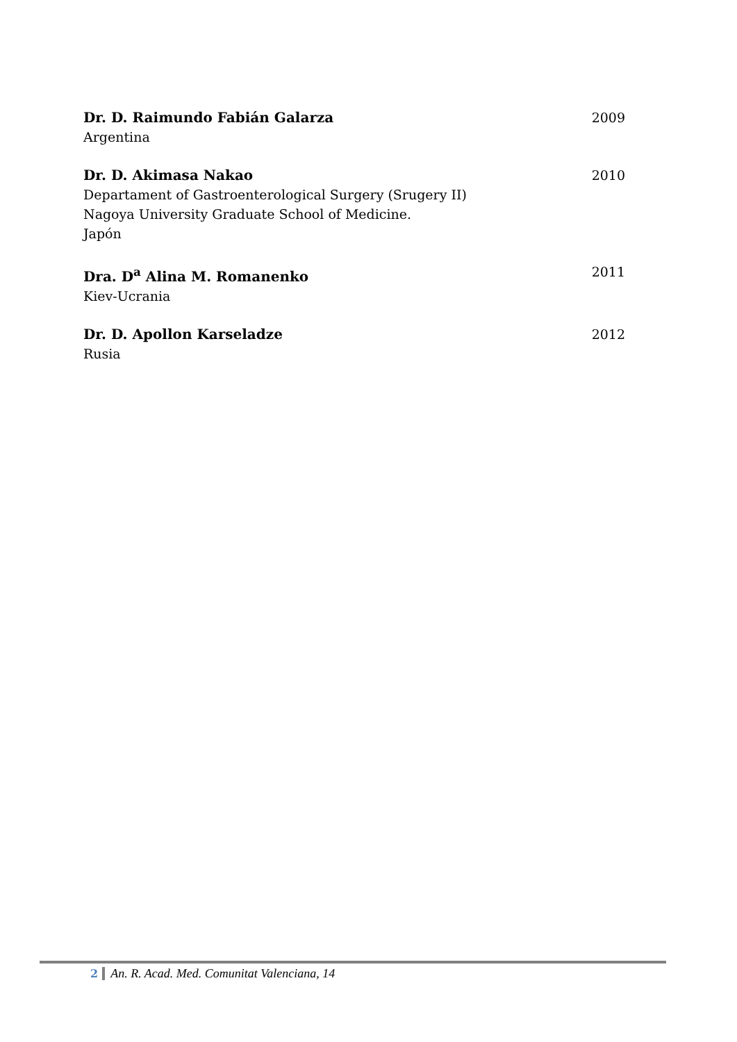Dr. D. Raimundo Fabián Galarza
Argentina
2009
Dr. D. Akimasa Nakao
Departament of Gastroenterological Surgery (Srugery II)
Nagoya University Graduate School of Medicine.
Japón
2010
Dra. D<sup>a</sup> Alina M. Romanenko
Kiev-Ucrania
2011
Dr. D. Apollon Karseladze
Rusia
2012
2 An. R. Acad. Med. Comunitat Valenciana, 14